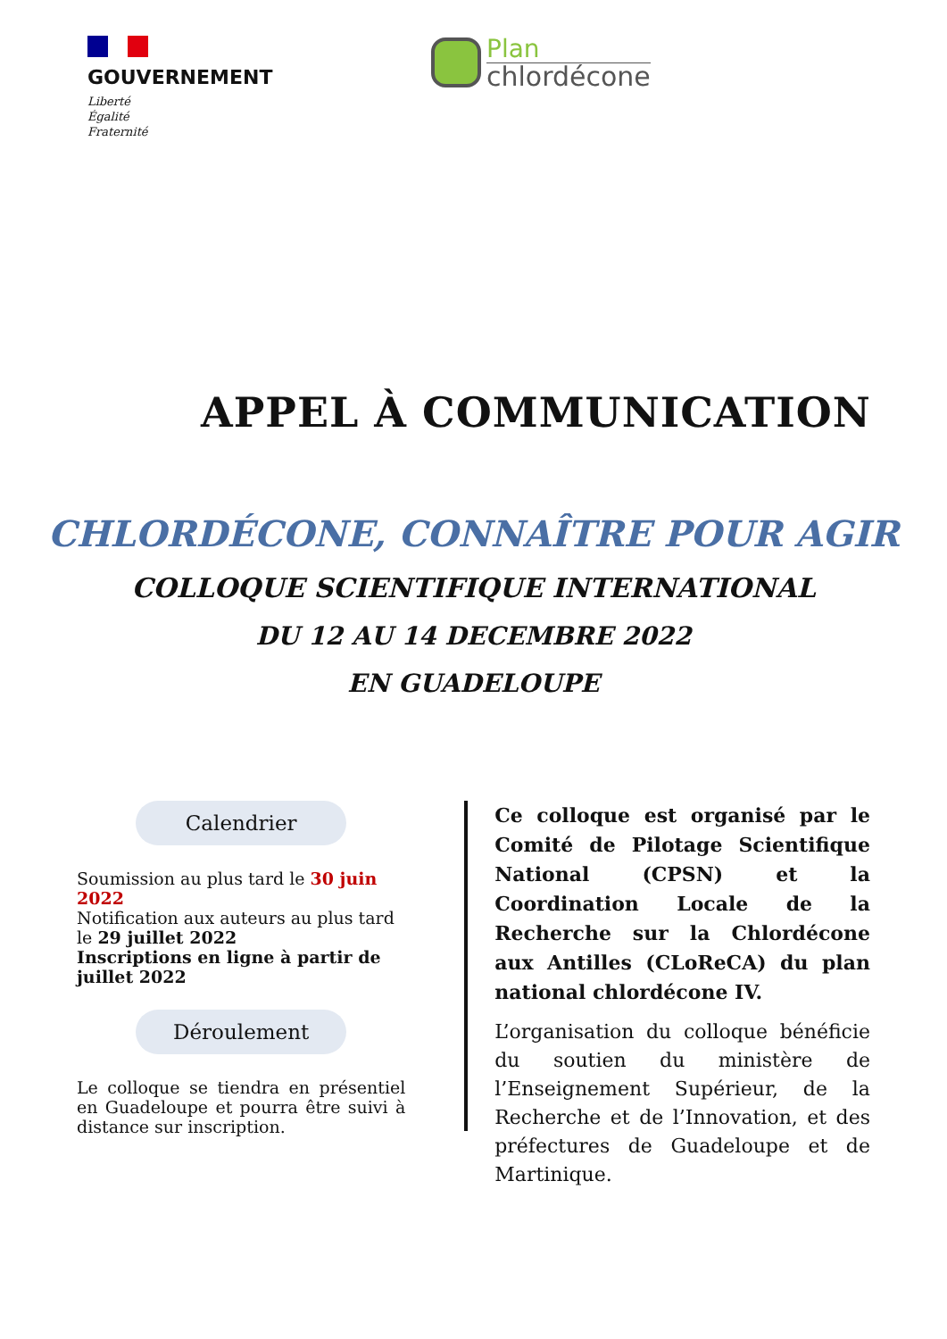GOUVERNEMENT
Liberté
Égalité
Fraternité
Plan
chlordécone
APPEL À COMMUNICATION
CHLORDÉCONE, CONNAÎTRE POUR AGIR
COLLOQUE SCIENTIFIQUE INTERNATIONAL
DU 12 AU 14 DECEMBRE 2022
EN GUADELOUPE
Calendrier
Soumission au plus tard le 30 juin 2022
Notification aux auteurs au plus tard le 29 juillet 2022
Inscriptions en ligne à partir de juillet 2022
Déroulement
Le colloque se tiendra en présentiel en Guadeloupe et pourra être suivi à distance sur inscription.
Ce colloque est organisé par le Comité de Pilotage Scientifique National (CPSN) et la Coordination Locale de la Recherche sur la Chlordécone aux Antilles (CLoReCA) du plan national chlordécone IV.
L’organisation du colloque bénéficie du soutien du ministère de l’Enseignement Supérieur, de la Recherche et de l’Innovation, et des préfectures de Guadeloupe et de Martinique.